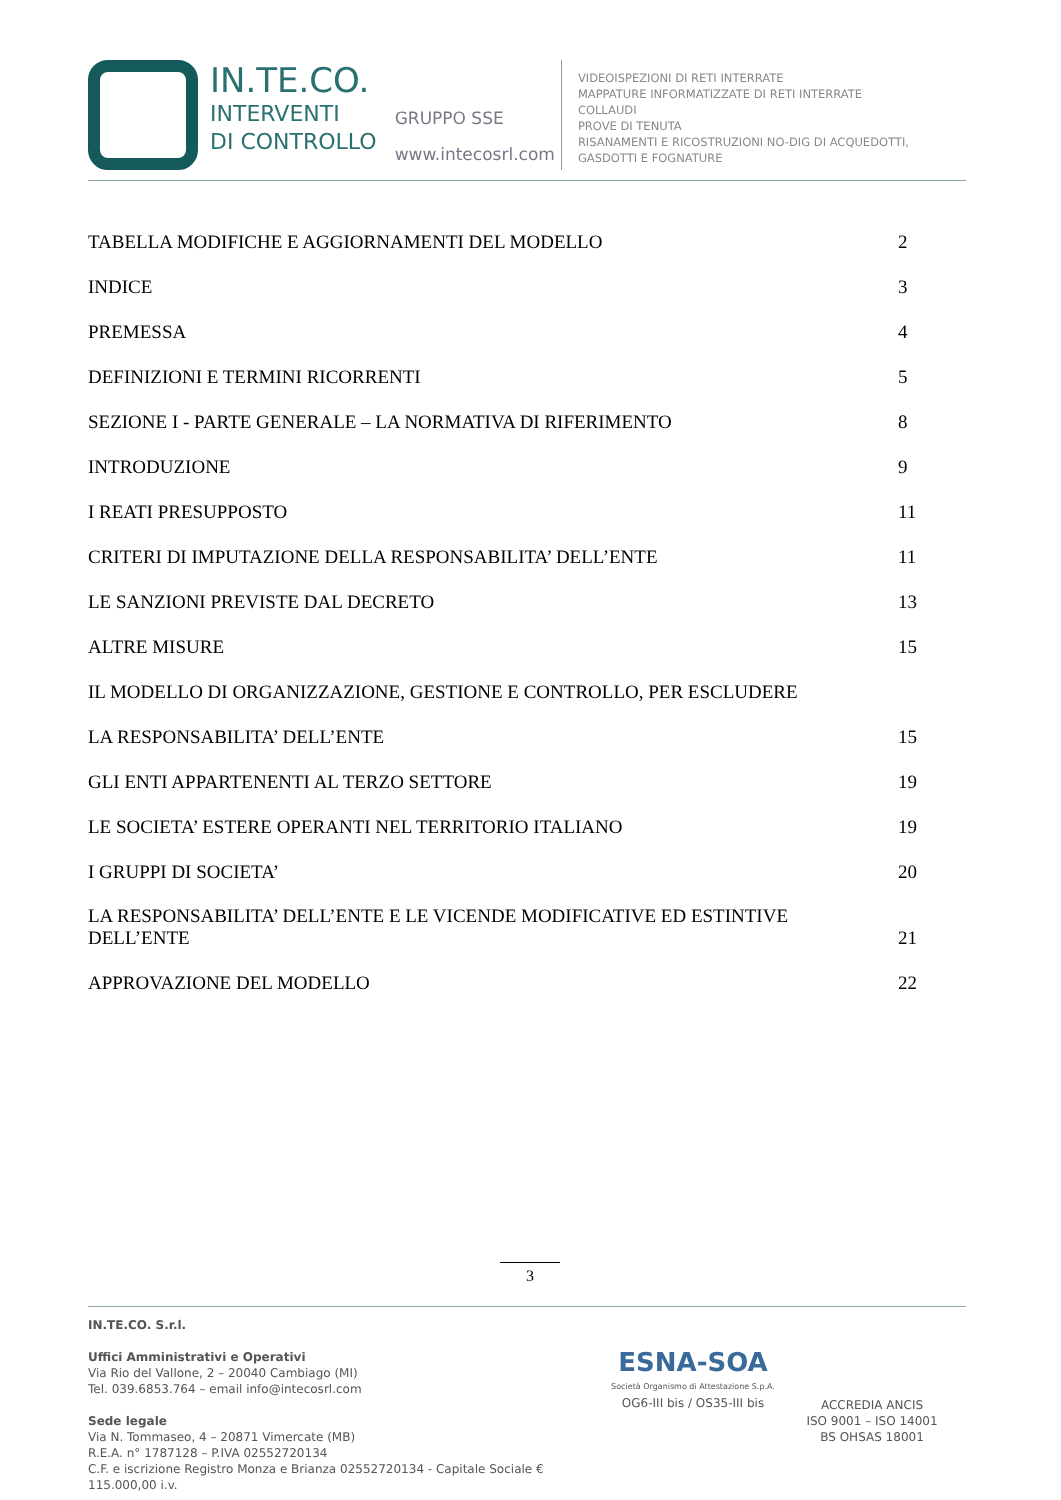IN.TE.CO.
INTERVENTI
DI CONTROLLO
GRUPPO SSE
www.intecosrl.com
VIDEOISPEZIONI DI RETI INTERRATE
MAPPATURE INFORMATIZZATE DI RETI INTERRATE
COLLAUDI
PROVE DI TENUTA
RISANAMENTI E RICOSTRUZIONI NO-DIG DI ACQUEDOTTI,
GASDOTTI E FOGNATURE
TABELLA MODIFICHE E AGGIORNAMENTI DEL MODELLO 2
INDICE 3
PREMESSA 4
DEFINIZIONI E TERMINI RICORRENTI 5
SEZIONE I - PARTE GENERALE – LA NORMATIVA DI RIFERIMENTO 8
INTRODUZIONE 9
I REATI PRESUPPOSTO 11
CRITERI DI IMPUTAZIONE DELLA RESPONSABILITA’ DELL’ENTE 11
LE SANZIONI PREVISTE DAL DECRETO 13
ALTRE MISURE 15
IL MODELLO DI ORGANIZZAZIONE, GESTIONE E CONTROLLO, PER ESCLUDERE
LA RESPONSABILITA’ DELL’ENTE 15
GLI ENTI APPARTENENTI AL TERZO SETTORE 19
LE SOCIETA’ ESTERE OPERANTI NEL TERRITORIO ITALIANO 19
I GRUPPI DI SOCIETA’ 20
LA RESPONSABILITA’ DELL’ENTE E LE VICENDE MODIFICATIVE ED ESTINTIVE
DELL’ENTE 21
APPROVAZIONE DEL MODELLO 22
3
IN.TE.CO. S.r.l.
Uffici Amministrativi e Operativi
Via Rio del Vallone, 2 – 20040 Cambiago (MI)
Tel. 039.6853.764 – email info@intecosrl.com
Sede legale
Via N. Tommaseo, 4 – 20871 Vimercate (MB)
R.E.A. n° 1787128 – P.IVA 02552720134
C.F. e iscrizione Registro Monza e Brianza 02552720134 - Capitale Sociale € 115.000,00 i.v.
ESNA-SOA
Società Organismo di Attestazione S.p.A.
OG6-III bis / OS35-III bis
ACCREDIA ANCIS
ISO 9001 – ISO 14001
BS OHSAS 18001